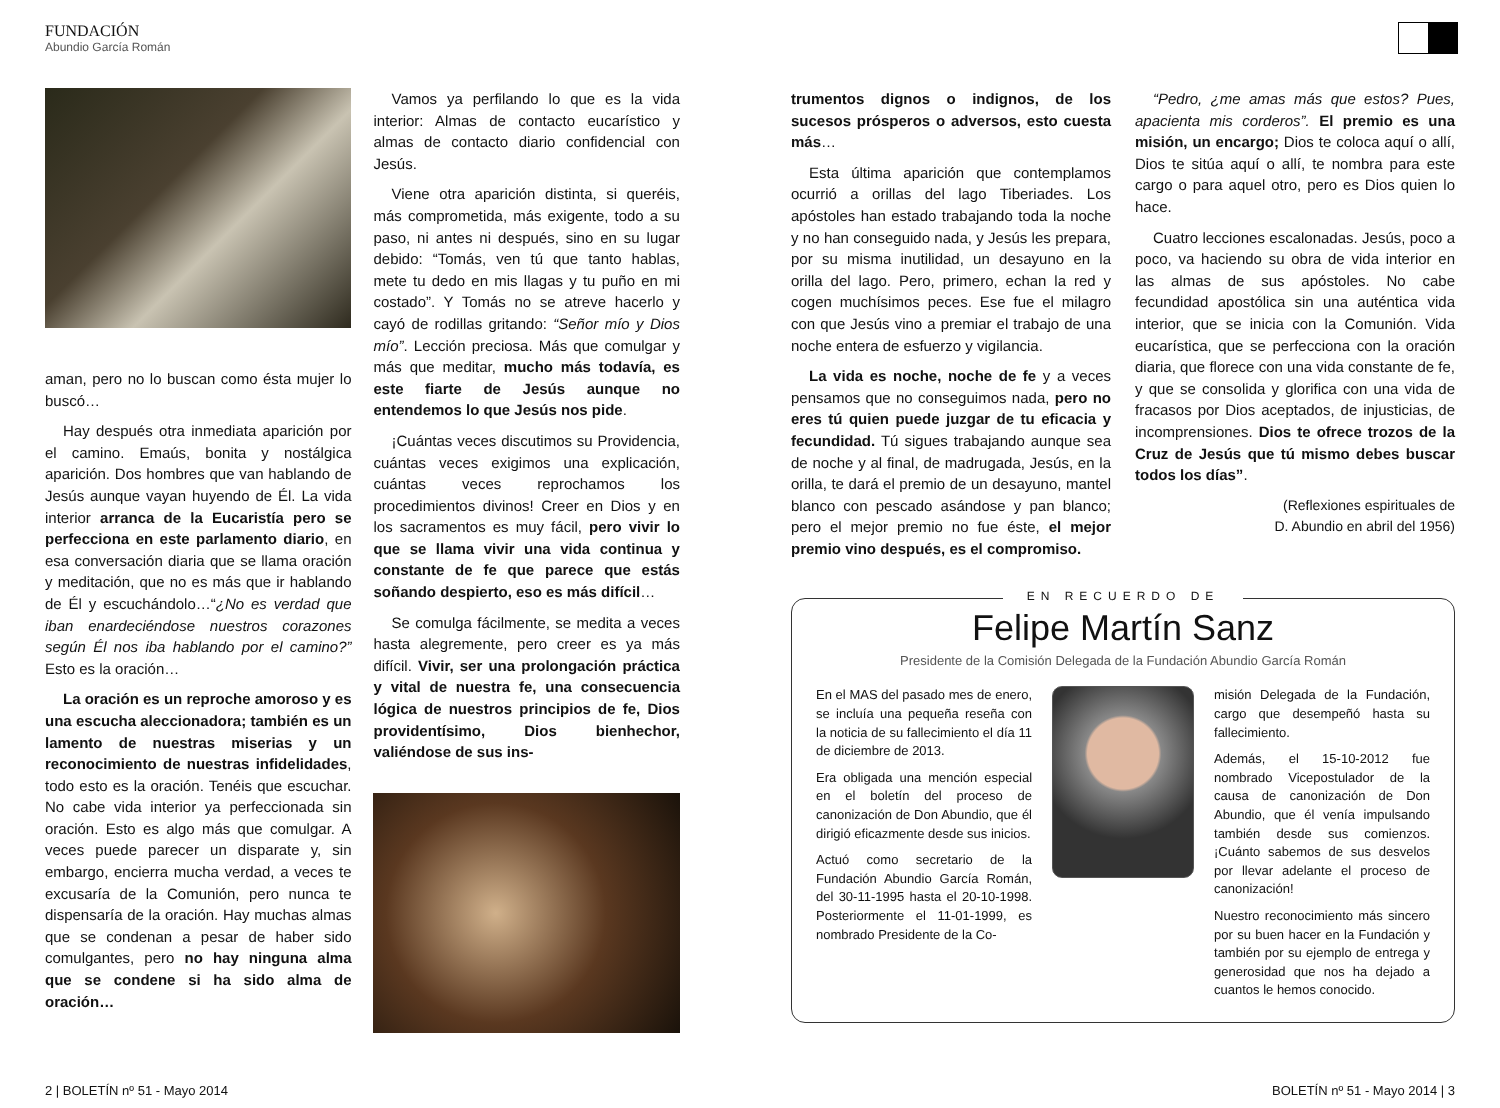FUNDACIÓN
Abundio García Román
aman, pero no lo buscan como ésta mujer lo buscó…
Hay después otra inmediata aparición por el camino. Emaús, bonita y nostálgica aparición. Dos hombres que van hablando de Jesús aunque vayan huyendo de Él. La vida interior arranca de la Eucaristía pero se perfecciona en este parlamento diario, en esa conversación diaria que se llama oración y meditación, que no es más que ir hablando de Él y escuchándolo…“¿No es verdad que iban enardeciéndose nuestros corazones según Él nos iba hablando por el camino?” Esto es la oración…
La oración es un reproche amoroso y es una escucha aleccionadora; también es un lamento de nuestras miserias y un reconocimiento de nuestras infidelidades, todo esto es la oración. Tenéis que escuchar. No cabe vida interior ya perfeccionada sin oración. Esto es algo más que comulgar. A veces puede parecer un disparate y, sin embargo, encierra mucha verdad, a veces te excusaría de la Comunión, pero nunca te dispensaría de la oración. Hay muchas almas que se condenan a pesar de haber sido comulgantes, pero no hay ninguna alma que se condene si ha sido alma de oración…
Vamos ya perfilando lo que es la vida interior: Almas de contacto eucarístico y almas de contacto diario confidencial con Jesús.
Viene otra aparición distinta, si queréis, más comprometida, más exigente, todo a su paso, ni antes ni después, sino en su lugar debido: “Tomás, ven tú que tanto hablas, mete tu dedo en mis llagas y tu puño en mi costado”. Y Tomás no se atreve hacerlo y cayó de rodillas gritando: “Señor mío y Dios mío”. Lección preciosa. Más que comulgar y más que meditar, mucho más todavía, es este fiarte de Jesús aunque no entendemos lo que Jesús nos pide.
¡Cuántas veces discutimos su Providencia, cuántas veces exigimos una explicación, cuántas veces reprochamos los procedimientos divinos! Creer en Dios y en los sacramentos es muy fácil, pero vivir lo que se llama vivir una vida continua y constante de fe que parece que estás soñando despierto, eso es más difícil…
Se comulga fácilmente, se medita a veces hasta alegremente, pero creer es ya más difícil. Vivir, ser una prolongación práctica y vital de nuestra fe, una consecuencia lógica de nuestros principios de fe, Dios providentísimo, Dios bienhechor, valiéndose de sus ins-
trumentos dignos o indignos, de los sucesos prósperos o adversos, esto cuesta más…
Esta última aparición que contemplamos ocurrió a orillas del lago Tiberiades. Los apóstoles han estado trabajando toda la noche y no han conseguido nada, y Jesús les prepara, por su misma inutilidad, un desayuno en la orilla del lago. Pero, primero, echan la red y cogen muchísimos peces. Ese fue el milagro con que Jesús vino a premiar el trabajo de una noche entera de esfuerzo y vigilancia.
La vida es noche, noche de fe y a veces pensamos que no conseguimos nada, pero no eres tú quien puede juzgar de tu eficacia y fecundidad. Tú sigues trabajando aunque sea de noche y al final, de madrugada, Jesús, en la orilla, te dará el premio de un desayuno, mantel blanco con pescado asándose y pan blanco; pero el mejor premio no fue éste, el mejor premio vino después, es el compromiso.
“Pedro, ¿me amas más que estos? Pues, apacienta mis corderos”. El premio es una misión, un encargo; Dios te coloca aquí o allí, Dios te sitúa aquí o allí, te nombra para este cargo o para aquel otro, pero es Dios quien lo hace.
Cuatro lecciones escalonadas. Jesús, poco a poco, va haciendo su obra de vida interior en las almas de sus apóstoles. No cabe fecundidad apostólica sin una auténtica vida interior, que se inicia con la Comunión. Vida eucarística, que se perfecciona con la oración diaria, que florece con una vida constante de fe, y que se consolida y glorifica con una vida de fracasos por Dios aceptados, de injusticias, de incomprensiones. Dios te ofrece trozos de la Cruz de Jesús que tú mismo debes buscar todos los días”.
(Reflexiones espirituales de
D. Abundio en abril del 1956)
EN RECUERDO DE
Felipe Martín Sanz
Presidente de la Comisión Delegada de la Fundación Abundio García Román
En el MAS del pasado mes de enero, se incluía una pequeña reseña con la noticia de su fallecimiento el día 11 de diciembre de 2013.
Era obligada una mención especial en el boletín del proceso de canonización de Don Abundio, que él dirigió eficazmente desde sus inicios.
Actuó como secretario de la Fundación Abundio García Román, del 30-11-1995 hasta el 20-10-1998. Posteriormente el 11-01-1999, es nombrado Presidente de la Co-
misión Delegada de la Fundación, cargo que desempeñó hasta su fallecimiento.
Además, el 15-10-2012 fue nombrado Vicepostulador de la causa de canonización de Don Abundio, que él venía impulsando también desde sus comienzos. ¡Cuánto sabemos de sus desvelos por llevar adelante el proceso de canonización!
Nuestro reconocimiento más sincero por su buen hacer en la Fundación y también por su ejemplo de entrega y generosidad que nos ha dejado a cuantos le hemos conocido.
2 | BOLETÍN nº 51 - Mayo 2014 BOLETÍN nº 51 - Mayo 2014 | 3